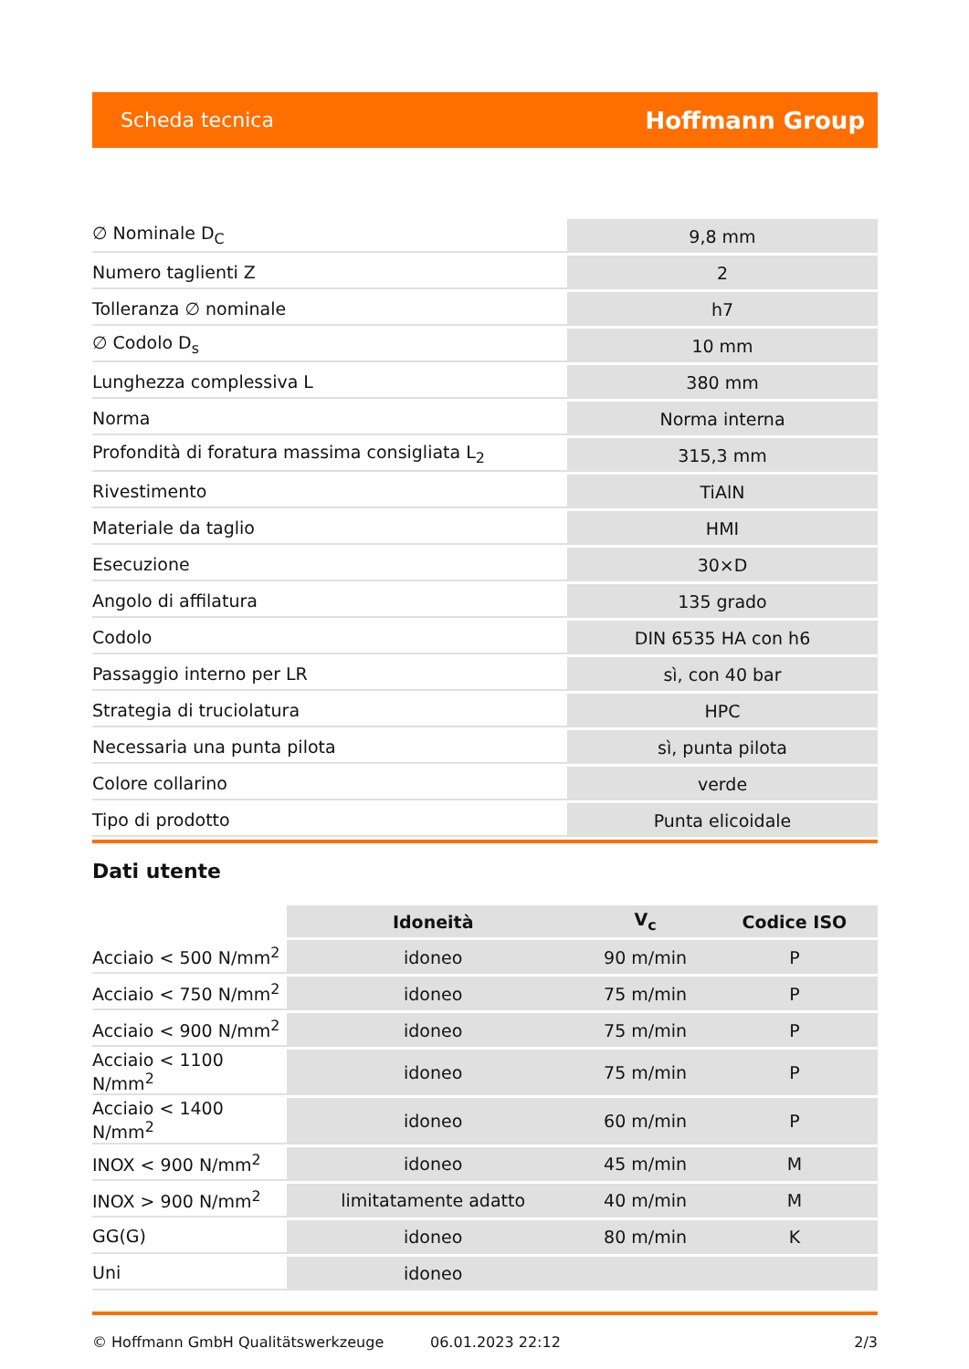Scheda tecnica Hoffmann Group
| ∅ Nominale D<sub>C</sub> | 9,8 mm |
| Numero taglienti Z | 2 |
| Tolleranza ∅ nominale | h7 |
| ∅ Codolo D<sub>s</sub> | 10 mm |
| Lunghezza complessiva L | 380 mm |
| Norma | Norma interna |
| Profondità di foratura massima consigliata L<sub>2</sub> | 315,3 mm |
| Rivestimento | TiAlN |
| Materiale da taglio | HMI |
| Esecuzione | 30×D |
| Angolo di affilatura | 135 grado |
| Codolo | DIN 6535 HA con h6 |
| Passaggio interno per LR | sì, con 40 bar |
| Strategia di truciolatura | HPC |
| Necessaria una punta pilota | sì, punta pilota |
| Colore collarino | verde |
| Tipo di prodotto | Punta elicoidale |
Dati utente
| | Idoneità | V<sub>c</sub> | Codice ISO |
| --- | --- | --- | --- |
| Acciaio < 500 N/mm<sup>2</sup> | idoneo | 90 m/min | P |
| Acciaio < 750 N/mm<sup>2</sup> | idoneo | 75 m/min | P |
| Acciaio < 900 N/mm<sup>2</sup> | idoneo | 75 m/min | P |
| Acciaio < 1100 N/mm<sup>2</sup> | idoneo | 75 m/min | P |
| Acciaio < 1400 N/mm<sup>2</sup> | idoneo | 60 m/min | P |
| INOX < 900 N/mm<sup>2</sup> | idoneo | 45 m/min | M |
| INOX > 900 N/mm<sup>2</sup> | limitatamente adatto | 40 m/min | M |
| GG(G) | idoneo | 80 m/min | K |
| Uni | idoneo | | |
© Hoffmann GmbH Qualitätswerkzeuge 06.01.2023 22:12 2/3